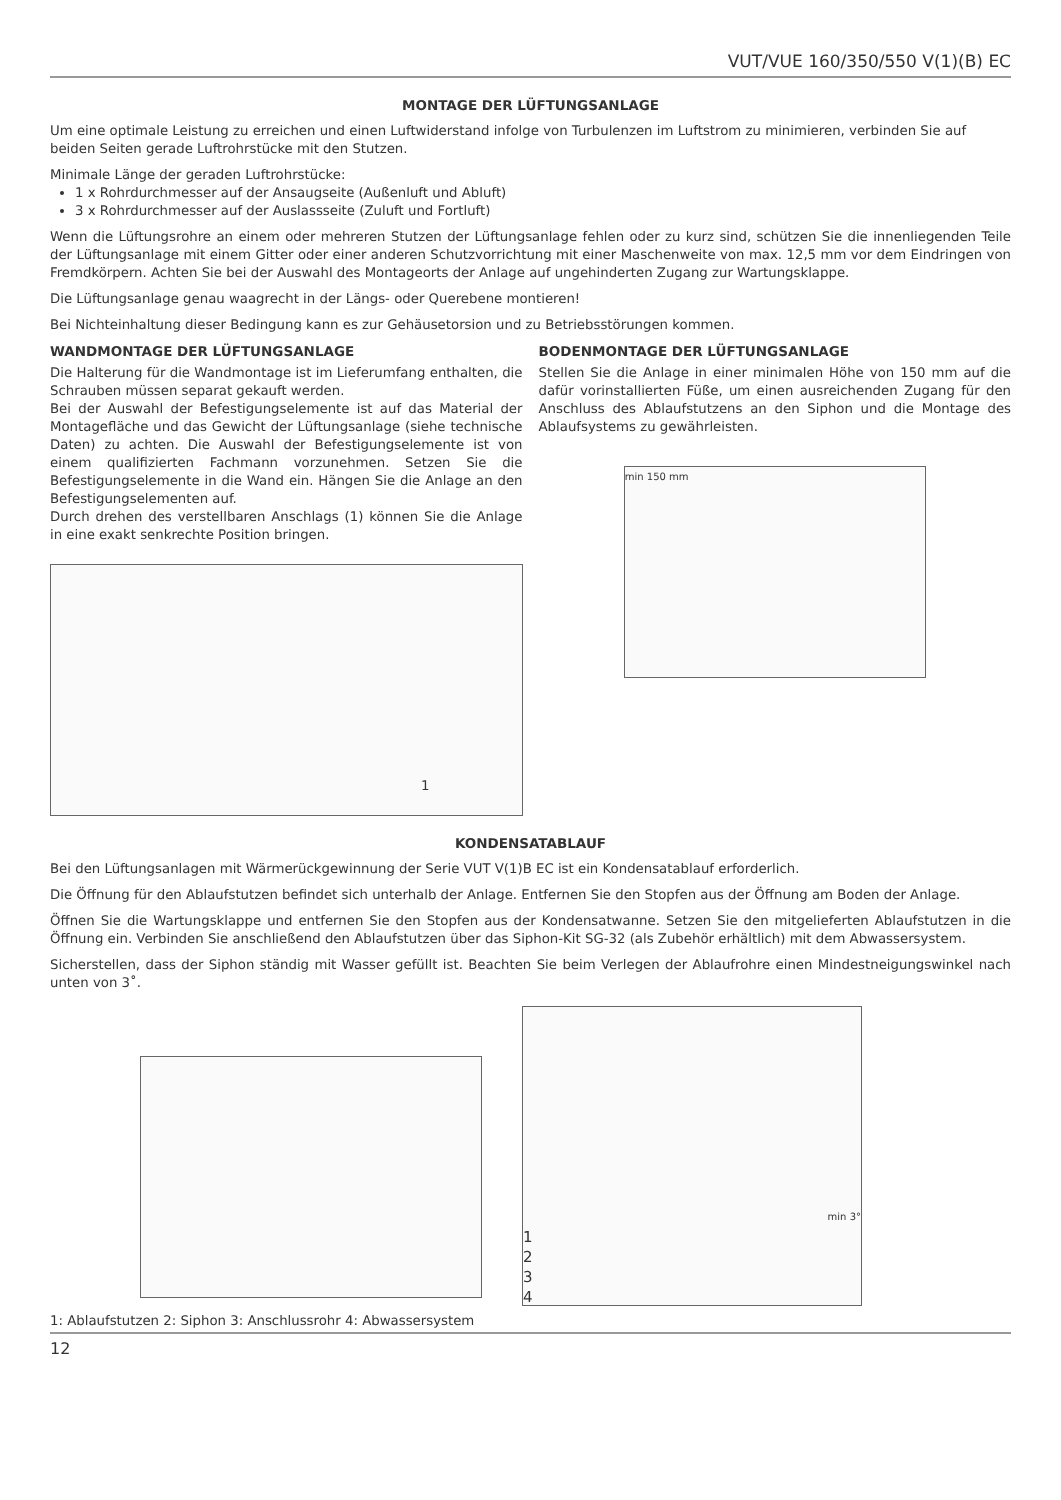VUT/VUE 160/350/550 V(1)(B) EC
MONTAGE DER LÜFTUNGSANLAGE
Um eine optimale Leistung zu erreichen und einen Luftwiderstand infolge von Turbulenzen im Luftstrom zu minimieren, verbinden Sie auf beiden Seiten gerade Luftrohrstücke mit den Stutzen.
Minimale Länge der geraden Luftrohrstücke:
1 x Rohrdurchmesser auf der Ansaugseite (Außenluft und Abluft)
3 x Rohrdurchmesser auf der Auslassseite (Zuluft und Fortluft)
Wenn die Lüftungsrohre an einem oder mehreren Stutzen der Lüftungsanlage fehlen oder zu kurz sind, schützen Sie die innenliegenden Teile der Lüftungsanlage mit einem Gitter oder einer anderen Schutzvorrichtung mit einer Maschenweite von max. 12,5 mm vor dem Eindringen von Fremdkörpern. Achten Sie bei der Auswahl des Montageorts der Anlage auf ungehinderten Zugang zur Wartungsklappe.
Die Lüftungsanlage genau waagrecht in der Längs- oder Querebene montieren!
Bei Nichteinhaltung dieser Bedingung kann es zur Gehäusetorsion und zu Betriebsstörungen kommen.
WANDMONTAGE DER LÜFTUNGSANLAGE
Die Halterung für die Wandmontage ist im Lieferumfang enthalten, die Schrauben müssen separat gekauft werden.
Bei der Auswahl der Befestigungselemente ist auf das Material der Montagefläche und das Gewicht der Lüftungsanlage (siehe technische Daten) zu achten. Die Auswahl der Befestigungselemente ist von einem qualifizierten Fachmann vorzunehmen. Setzen Sie die Befestigungselemente in die Wand ein. Hängen Sie die Anlage an den Befestigungselementen auf.
Durch drehen des verstellbaren Anschlags (1) können Sie die Anlage in eine exakt senkrechte Position bringen.
1
BODENMONTAGE DER LÜFTUNGSANLAGE
Stellen Sie die Anlage in einer minimalen Höhe von 150 mm auf die dafür vorinstallierten Füße, um einen ausreichenden Zugang für den Anschluss des Ablaufstutzens an den Siphon und die Montage des Ablaufsystems zu gewährleisten.
min 150 mm
KONDENSATABLAUF
Bei den Lüftungsanlagen mit Wärmerückgewinnung der Serie VUT V(1)B EC ist ein Kondensatablauf erforderlich.
Die Öffnung für den Ablaufstutzen befindet sich unterhalb der Anlage. Entfernen Sie den Stopfen aus der Öffnung am Boden der Anlage.
Öffnen Sie die Wartungsklappe und entfernen Sie den Stopfen aus der Kondensatwanne. Setzen Sie den mitgelieferten Ablaufstutzen in die Öffnung ein. Verbinden Sie anschließend den Ablaufstutzen über das Siphon-Kit SG-32 (als Zubehör erhältlich) mit dem Abwassersystem.
Sicherstellen, dass der Siphon ständig mit Wasser gefüllt ist. Beachten Sie beim Verlegen der Ablaufrohre einen Mindestneigungswinkel nach unten von 3˚.
min 3°
1
2
3
4
1: Ablaufstutzen 2: Siphon 3: Anschlussrohr 4: Abwassersystem
12